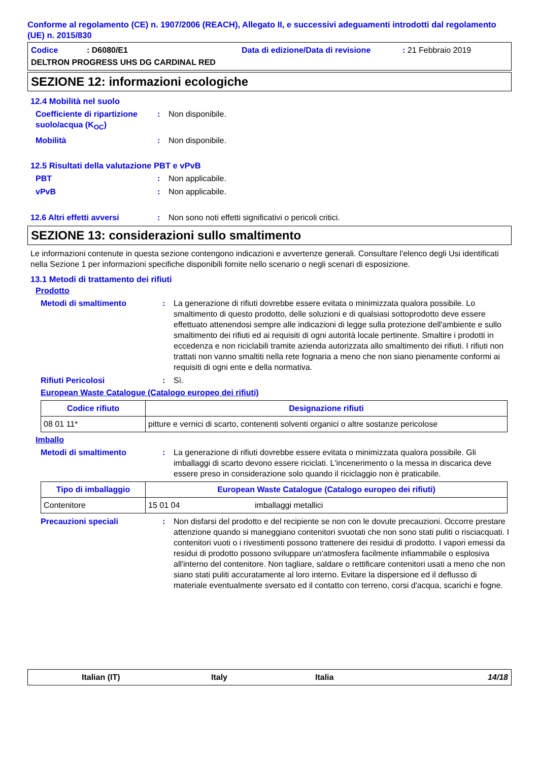Conforme al regolamento (CE) n. 1907/2006 (REACH), Allegato II, e successivi adeguamenti introdotti dal regolamento (UE) n. 2015/830
Codice: D6080/E1 Data di edizione/Data di revisione: 21 Febbraio 2019
DELTRON PROGRESS UHS DG CARDINAL RED
SEZIONE 12: informazioni ecologiche
12.4 Mobilità nel suolo
Coefficiente di ripartizione suolo/acqua (K<sub>OC</sub>): Non disponibile.
Mobilità: Non disponibile.
12.5 Risultati della valutazione PBT e vPvB
PBT: Non applicabile.
vPvB: Non applicabile.
12.6 Altri effetti avversi: Non sono noti effetti significativi o pericoli critici.
SEZIONE 13: considerazioni sullo smaltimento
Le informazioni contenute in questa sezione contengono indicazioni e avvertenze generali. Consultare l'elenco degli Usi identificati nella Sezione 1 per informazioni specifiche disponibili fornite nello scenario o negli scenari di esposizione.
13.1 Metodi di trattamento dei rifiuti
Prodotto
Metodi di smaltimento: La generazione di rifiuti dovrebbe essere evitata o minimizzata qualora possibile. Lo smaltimento di questo prodotto, delle soluzioni e di qualsiasi sottoprodotto deve essere effettuato attenendosi sempre alle indicazioni di legge sulla protezione dell'ambiente e sullo smaltimento dei rifiuti ed ai requisiti di ogni autorità locale pertinente. Smaltire i prodotti in eccedenza e non riciclabili tramite azienda autorizzata allo smaltimento dei rifiuti. I rifiuti non trattati non vanno smaltiti nella rete fognaria a meno che non siano pienamente conformi ai requisiti di ogni ente e della normativa.
Rifiuti Pericolosi: Sì.
European Waste Catalogue (Catalogo europeo dei rifiuti)
| Codice rifiuto | Designazione rifiuti |
| --- | --- |
| 08 01 11* | pitture e vernici di scarto, contenenti solventi organici o altre sostanze pericolose |
Imballo
Metodi di smaltimento: La generazione di rifiuti dovrebbe essere evitata o minimizzata qualora possibile. Gli imballaggi di scarto devono essere riciclati. L'incenerimento o la messa in discarica deve essere preso in considerazione solo quando il riciclaggio non è praticabile.
| Tipo di imballaggio | European Waste Catalogue (Catalogo europeo dei rifiuti) | |
| --- | --- | --- |
| Contenitore | 15 01 04 | imballaggi metallici |
Precauzioni speciali: Non disfarsi del prodotto e del recipiente se non con le dovute precauzioni. Occorre prestare attenzione quando si maneggiano contenitori svuotati che non sono stati puliti o risciacquati. I contenitori vuoti o i rivestimenti possono trattenere dei residui di prodotto. I vapori emessi da residui di prodotto possono sviluppare un'atmosfera facilmente infiammabile o esplosiva all'interno del contenitore. Non tagliare, saldare o rettificare contenitori usati a meno che non siano stati puliti accuratamente al loro interno. Evitare la dispersione ed il deflusso di materiale eventualmente sversato ed il contatto con terreno, corsi d'acqua, scarichi e fogne.
Italian (IT) Italy Italia 14/18